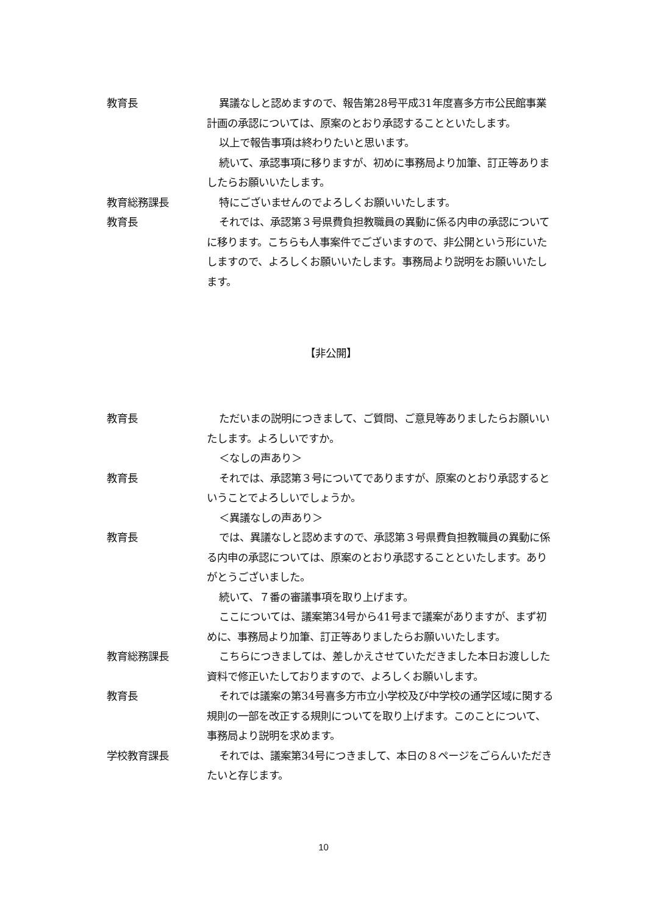教育長 異議なしと認めますので、報告第28号平成31年度喜多方市公民館事業計画の承認については、原案のとおり承認することといたします。
以上で報告事項は終わりたいと思います。
続いて、承認事項に移りますが、初めに事務局より加筆、訂正等ありましたらお願いいたします。
教育総務課長 特にございませんのでよろしくお願いいたします。
教育長 それでは、承認第３号県費負担教職員の異動に係る内申の承認についてに移ります。こちらも人事案件でございますので、非公開という形にいたしますので、よろしくお願いいたします。事務局より説明をお願いいたします。
【非公開】
教育長 ただいまの説明につきまして、ご質問、ご意見等ありましたらお願いいたします。よろしいですか。
＜なしの声あり＞
教育長 それでは、承認第３号についてでありますが、原案のとおり承認するということでよろしいでしょうか。
＜異議なしの声あり＞
教育長 では、異議なしと認めますので、承認第３号県費負担教職員の異動に係る内申の承認については、原案のとおり承認することといたします。ありがとうございました。
続いて、７番の審議事項を取り上げます。
ここについては、議案第34号から41号まで議案がありますが、まず初めに、事務局より加筆、訂正等ありましたらお願いいたします。
教育総務課長 こちらにつきましては、差しかえさせていただきました本日お渡しした資料で修正いたしておりますので、よろしくお願いします。
教育長 それでは議案の第34号喜多方市立小学校及び中学校の通学区域に関する規則の一部を改正する規則についてを取り上げます。このことについて、事務局より説明を求めます。
学校教育課長 それでは、議案第34号につきまして、本日の８ページをごらんいただきたいと存じます。
10